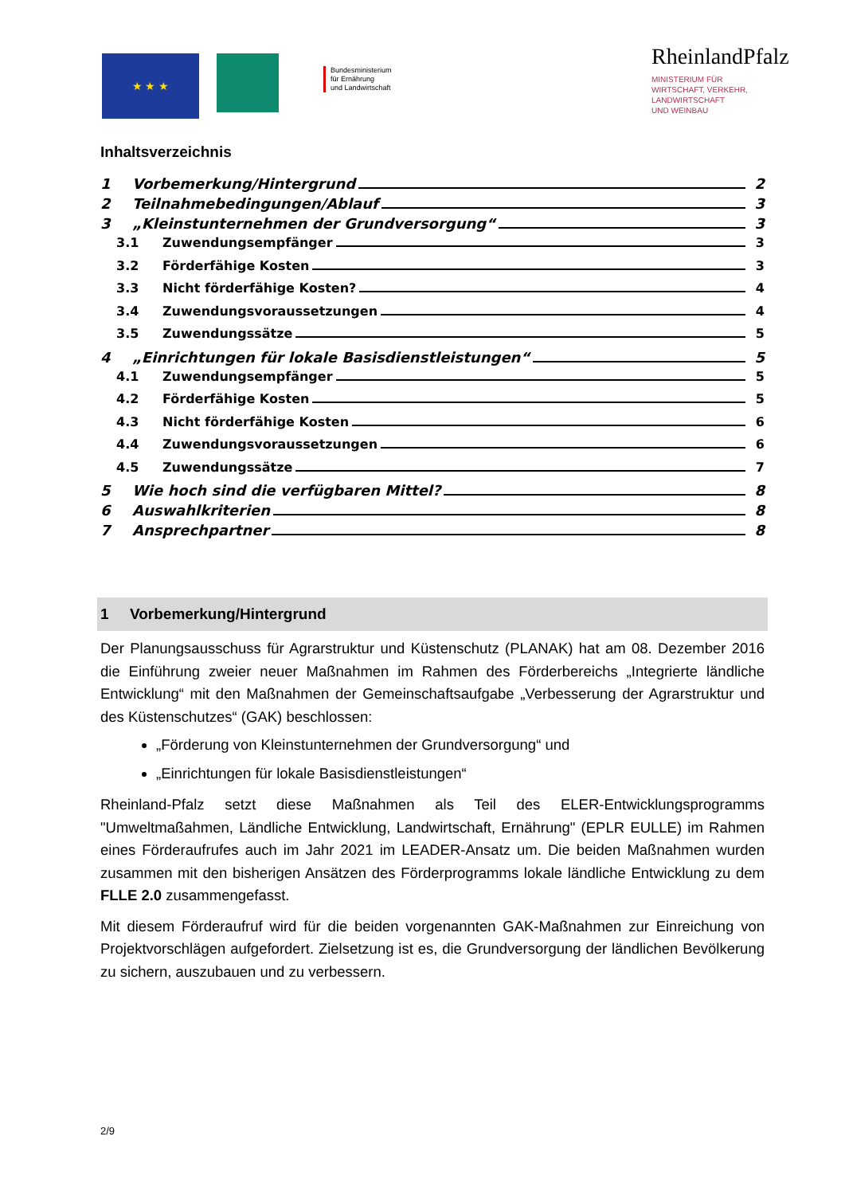★ ★ ★
Bundesministerium
für Ernährung
und Landwirtschaft
RheinlandPfalz
MINISTERIUM FÜR
WIRTSCHAFT, VERKEHR,
LANDWIRTSCHAFT
UND WEINBAU
Inhaltsverzeichnis
1 Vorbemerkung/Hintergrund 2
2 Teilnahmebedingungen/Ablauf 3
3 „Kleinstunternehmen der Grundversorgung“ 3
3.1 Zuwendungsempfänger 3
3.2 Förderfähige Kosten 3
3.3 Nicht förderfähige Kosten? 4
3.4 Zuwendungsvoraussetzungen 4
3.5 Zuwendungssätze 5
4 „Einrichtungen für lokale Basisdienstleistungen“ 5
4.1 Zuwendungsempfänger 5
4.2 Förderfähige Kosten 5
4.3 Nicht förderfähige Kosten 6
4.4 Zuwendungsvoraussetzungen 6
4.5 Zuwendungssätze 7
5 Wie hoch sind die verfügbaren Mittel? 8
6 Auswahlkriterien 8
7 Ansprechpartner 8
1 Vorbemerkung/Hintergrund
Der Planungsausschuss für Agrarstruktur und Küstenschutz (PLANAK) hat am 08. Dezember 2016 die Einführung zweier neuer Maßnahmen im Rahmen des Förderbereichs „Integrierte ländliche Entwicklung“ mit den Maßnahmen der Gemeinschaftsaufgabe „Verbesserung der Agrarstruktur und des Küstenschutzes“ (GAK) beschlossen:
„Förderung von Kleinstunternehmen der Grundversorgung“ und
„Einrichtungen für lokale Basisdienstleistungen“
Rheinland-Pfalz setzt diese Maßnahmen als Teil des ELER-Entwicklungsprogramms "Umweltmaßahmen, Ländliche Entwicklung, Landwirtschaft, Ernährung" (EPLR EULLE) im Rahmen eines Förderaufrufes auch im Jahr 2021 im LEADER-Ansatz um. Die beiden Maßnahmen wurden zusammen mit den bisherigen Ansätzen des Förderprogramms lokale ländliche Entwicklung zu dem FLLE 2.0 zusammengefasst.
Mit diesem Förderaufruf wird für die beiden vorgenannten GAK-Maßnahmen zur Einreichung von Projektvorschlägen aufgefordert. Zielsetzung ist es, die Grundversorgung der ländlichen Bevölkerung zu sichern, auszubauen und zu verbessern.
2/9